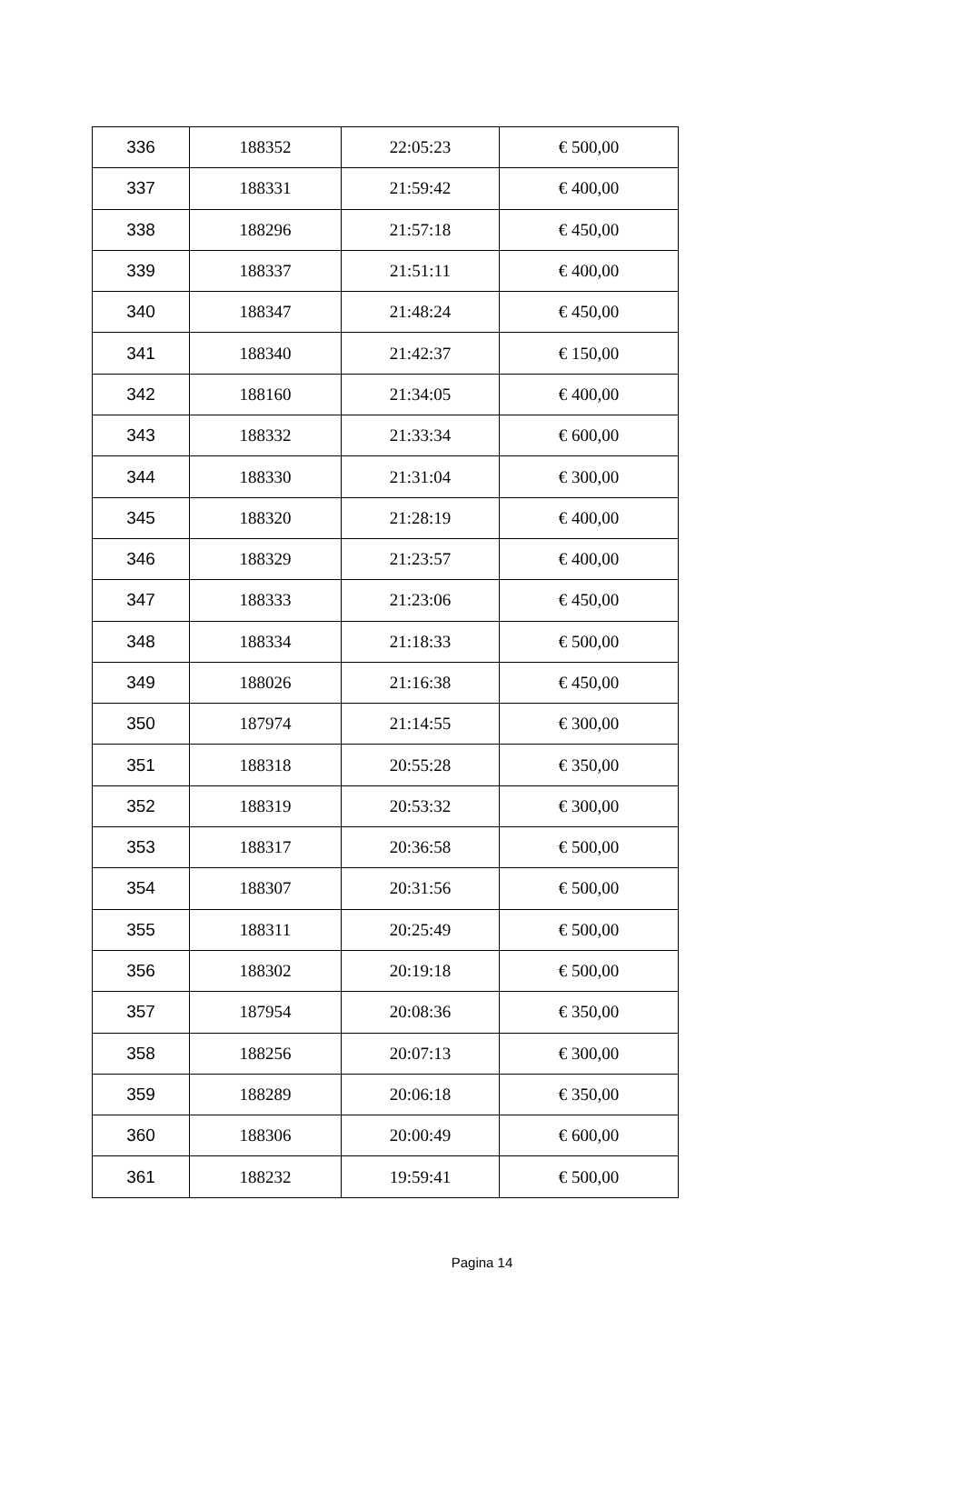| 336 | 188352 | 22:05:23 | € 500,00 |
| 337 | 188331 | 21:59:42 | € 400,00 |
| 338 | 188296 | 21:57:18 | € 450,00 |
| 339 | 188337 | 21:51:11 | € 400,00 |
| 340 | 188347 | 21:48:24 | € 450,00 |
| 341 | 188340 | 21:42:37 | € 150,00 |
| 342 | 188160 | 21:34:05 | € 400,00 |
| 343 | 188332 | 21:33:34 | € 600,00 |
| 344 | 188330 | 21:31:04 | € 300,00 |
| 345 | 188320 | 21:28:19 | € 400,00 |
| 346 | 188329 | 21:23:57 | € 400,00 |
| 347 | 188333 | 21:23:06 | € 450,00 |
| 348 | 188334 | 21:18:33 | € 500,00 |
| 349 | 188026 | 21:16:38 | € 450,00 |
| 350 | 187974 | 21:14:55 | € 300,00 |
| 351 | 188318 | 20:55:28 | € 350,00 |
| 352 | 188319 | 20:53:32 | € 300,00 |
| 353 | 188317 | 20:36:58 | € 500,00 |
| 354 | 188307 | 20:31:56 | € 500,00 |
| 355 | 188311 | 20:25:49 | € 500,00 |
| 356 | 188302 | 20:19:18 | € 500,00 |
| 357 | 187954 | 20:08:36 | € 350,00 |
| 358 | 188256 | 20:07:13 | € 300,00 |
| 359 | 188289 | 20:06:18 | € 350,00 |
| 360 | 188306 | 20:00:49 | € 600,00 |
| 361 | 188232 | 19:59:41 | € 500,00 |
Pagina 14